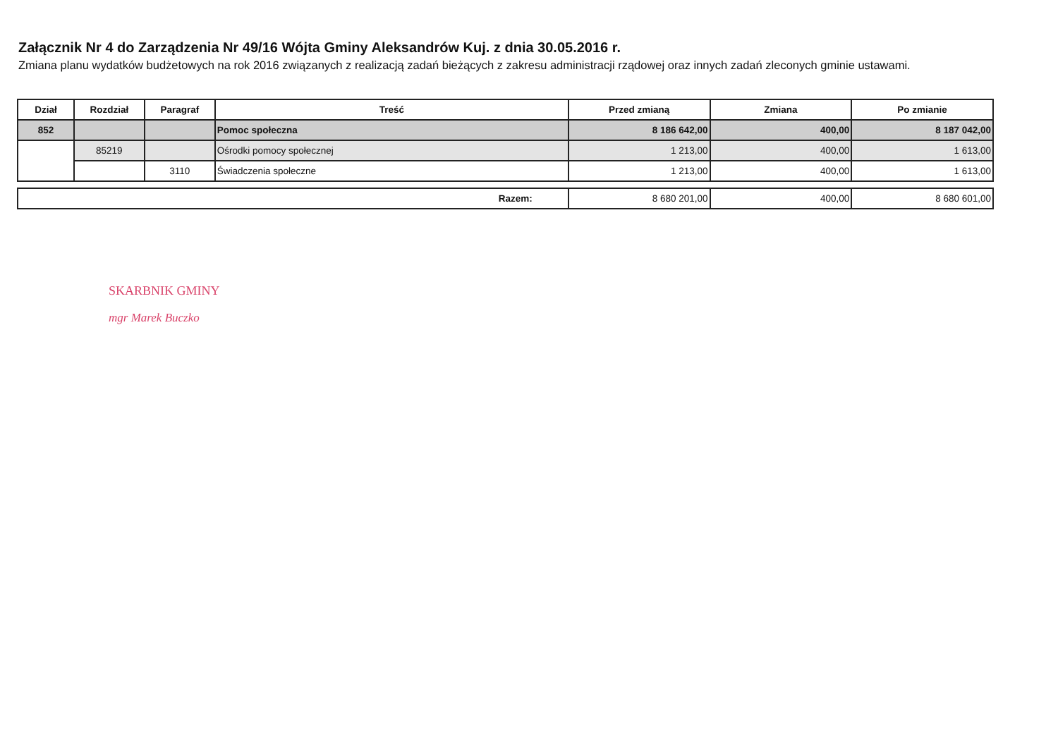Załącznik Nr 4 do Zarządzenia Nr 49/16 Wójta Gminy Aleksandrów Kuj. z dnia 30.05.2016 r.
Zmiana planu wydatków budżetowych na rok 2016 związanych z realizacją zadań bieżących z zakresu administracji rządowej oraz innych zadań zleconych gminie ustawami.
| Dział | Rozdział | Paragraf | Treść | Przed zmianą | Zmiana | Po zmianie |
| --- | --- | --- | --- | --- | --- | --- |
| 852 | | | Pomoc społeczna | 8 186 642,00 | 400,00 | 8 187 042,00 |
| | 85219 | | Ośrodki pomocy społecznej | 1 213,00 | 400,00 | 1 613,00 |
| | | 3110 | Świadczenia społeczne | 1 213,00 | 400,00 | 1 613,00 |
| Razem: | 8 680 201,00 | 400,00 | 8 680 601,00 |
SKARBNIK GMINY
mgr Marek Buczko